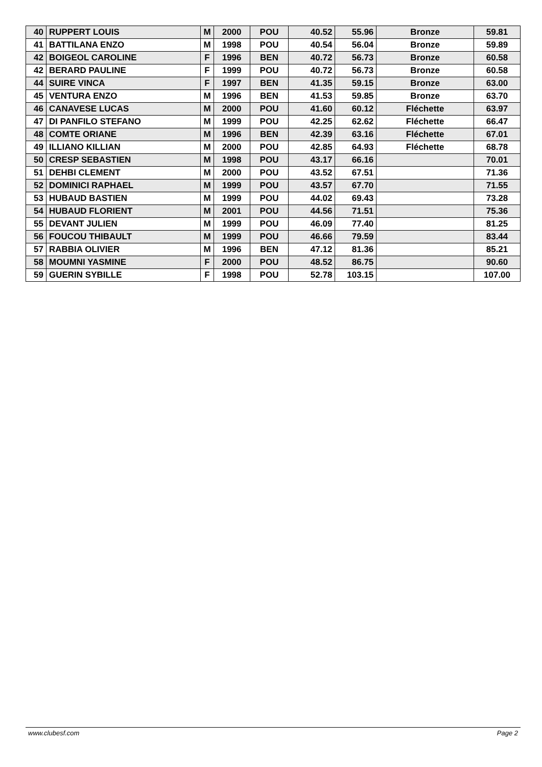| 40 | RUPPERT LOUIS | M | 2000 | POU | 40.52 | 55.96 | Bronze | 59.81 |
| 41 | BATTILANA ENZO | M | 1998 | POU | 40.54 | 56.04 | Bronze | 59.89 |
| 42 | BOIGEOL CAROLINE | F | 1996 | BEN | 40.72 | 56.73 | Bronze | 60.58 |
| 42 | BERARD PAULINE | F | 1999 | POU | 40.72 | 56.73 | Bronze | 60.58 |
| 44 | SUIRE VINCA | F | 1997 | BEN | 41.35 | 59.15 | Bronze | 63.00 |
| 45 | VENTURA ENZO | M | 1996 | BEN | 41.53 | 59.85 | Bronze | 63.70 |
| 46 | CANAVESE LUCAS | M | 2000 | POU | 41.60 | 60.12 | Fléchette | 63.97 |
| 47 | DI PANFILO STEFANO | M | 1999 | POU | 42.25 | 62.62 | Fléchette | 66.47 |
| 48 | COMTE ORIANE | M | 1996 | BEN | 42.39 | 63.16 | Fléchette | 67.01 |
| 49 | ILLIANO KILLIAN | M | 2000 | POU | 42.85 | 64.93 | Fléchette | 68.78 |
| 50 | CRESP SEBASTIEN | M | 1998 | POU | 43.17 | 66.16 | | 70.01 |
| 51 | DEHBI CLEMENT | M | 2000 | POU | 43.52 | 67.51 | | 71.36 |
| 52 | DOMINICI RAPHAEL | M | 1999 | POU | 43.57 | 67.70 | | 71.55 |
| 53 | HUBAUD BASTIEN | M | 1999 | POU | 44.02 | 69.43 | | 73.28 |
| 54 | HUBAUD FLORIENT | M | 2001 | POU | 44.56 | 71.51 | | 75.36 |
| 55 | DEVANT JULIEN | M | 1999 | POU | 46.09 | 77.40 | | 81.25 |
| 56 | FOUCOU THIBAULT | M | 1999 | POU | 46.66 | 79.59 | | 83.44 |
| 57 | RABBIA OLIVIER | M | 1996 | BEN | 47.12 | 81.36 | | 85.21 |
| 58 | MOUMNI YASMINE | F | 2000 | POU | 48.52 | 86.75 | | 90.60 |
| 59 | GUERIN SYBILLE | F | 1998 | POU | 52.78 | 103.15 | | 107.00 |
www.clubesf.com Page 2